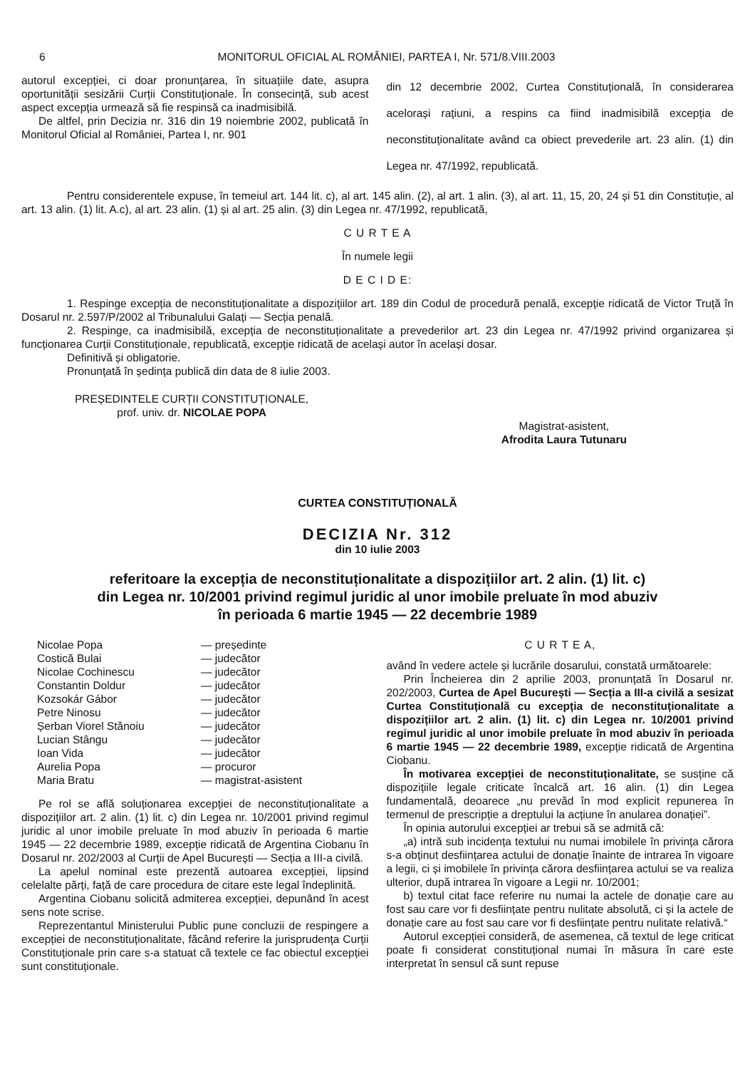6 MONITORUL OFICIAL AL ROMÂNIEI, PARTEA I, Nr. 571/8.VIII.2003
autorul excepției, ci doar pronunțarea, în situațiile date, asupra oportunității sesizării Curții Constituționale. În consecință, sub acest aspect excepția urmează să fie respinsă ca inadmisibilă.
De altfel, prin Decizia nr. 316 din 19 noiembrie 2002, publicată în Monitorul Oficial al României, Partea I, nr. 901
din 12 decembrie 2002, Curtea Constituțională, în considerarea acelorași rațiuni, a respins ca fiind inadmisibilă excepția de neconstituționalitate având ca obiect prevederile art. 23 alin. (1) din Legea nr. 47/1992, republicată.
Pentru considerentele expuse, în temeiul art. 144 lit. c), al art. 145 alin. (2), al art. 1 alin. (3), al art. 11, 15, 20, 24 și 51 din Constituție, al art. 13 alin. (1) lit. A.c), al art. 23 alin. (1) și al art. 25 alin. (3) din Legea nr. 47/1992, republicată,
C U R T E A
În numele legii
D E C I D E:
1. Respinge excepția de neconstituționalitate a dispozițiilor art. 189 din Codul de procedură penală, excepție ridicată de Victor Truță în Dosarul nr. 2.597/P/2002 al Tribunalului Galați — Secția penală.
2. Respinge, ca inadmisibilă, excepția de neconstituționalitate a prevederilor art. 23 din Legea nr. 47/1992 privind organizarea și funcționarea Curții Constituționale, republicată, excepție ridicată de același autor în același dosar.
Definitivă și obligatorie.
Pronunțată în ședința publică din data de 8 iulie 2003.
PREȘEDINTELE CURȚII CONSTITUȚIONALE,
prof. univ. dr. NICOLAE POPA
Magistrat-asistent,
Afrodita Laura Tutunaru
CURTEA CONSTITUȚIONALĂ
DECIZIA Nr. 312
din 10 iulie 2003
referitoare la excepția de neconstituționalitate a dispozițiilor art. 2 alin. (1) lit. c)
din Legea nr. 10/2001 privind regimul juridic al unor imobile preluate în mod abuziv
în perioada 6 martie 1945 — 22 decembrie 1989
| Nicolae Popa | — președinte |
| Costică Bulai | — judecător |
| Nicolae Cochinescu | — judecător |
| Constantin Doldur | — judecător |
| Kozsokár Gábor | — judecător |
| Petre Ninosu | — judecător |
| Șerban Viorel Stănoiu | — judecător |
| Lucian Stângu | — judecător |
| Ioan Vida | — judecător |
| Aurelia Popa | — procuror |
| Maria Bratu | — magistrat-asistent |
Pe rol se află soluționarea excepției de neconstituționalitate a dispozițiilor art. 2 alin. (1) lit. c) din Legea nr. 10/2001 privind regimul juridic al unor imobile preluate în mod abuziv în perioada 6 martie 1945 — 22 decembrie 1989, excepție ridicată de Argentina Ciobanu în Dosarul nr. 202/2003 al Curții de Apel București — Secția a III-a civilă.
La apelul nominal este prezentă autoarea excepției, lipsind celelalte părți, față de care procedura de citare este legal îndeplinită.
Argentina Ciobanu solicită admiterea excepției, depunând în acest sens note scrise.
Reprezentantul Ministerului Public pune concluzii de respingere a excepției de neconstituționalitate, făcând referire la jurisprudența Curții Constituționale prin care s-a statuat că textele ce fac obiectul excepției sunt constituționale.
C U R T E A,
având în vedere actele și lucrările dosarului, constată următoarele:
Prin Încheierea din 2 aprilie 2003, pronunțată în Dosarul nr. 202/2003, Curtea de Apel București — Secția a III-a civilă a sesizat Curtea Constituțională cu excepția de neconstituționalitate a dispozițiilor art. 2 alin. (1) lit. c) din Legea nr. 10/2001 privind regimul juridic al unor imobile preluate în mod abuziv în perioada 6 martie 1945 — 22 decembrie 1989, excepție ridicată de Argentina Ciobanu.
În motivarea excepției de neconstituționalitate, se susține că dispozițiile legale criticate încalcă art. 16 alin. (1) din Legea fundamentală, deoarece „nu prevăd în mod explicit repunerea în termenul de prescripție a dreptului la acțiune în anularea donației”.
În opinia autorului excepției ar trebui să se admită că:
„a) intră sub incidența textului nu numai imobilele în privința cărora s-a obținut desființarea actului de donație înainte de intrarea în vigoare a legii, ci și imobilele în privința cărora desființarea actului se va realiza ulterior, după intrarea în vigoare a Legii nr. 10/2001;
b) textul citat face referire nu numai la actele de donație care au fost sau care vor fi desființate pentru nulitate absolută, ci și la actele de donație care au fost sau care vor fi desființate pentru nulitate relativă.“
Autorul excepției consideră, de asemenea, că textul de lege criticat poate fi considerat constituțional numai în măsura în care este interpretat în sensul că sunt repuse